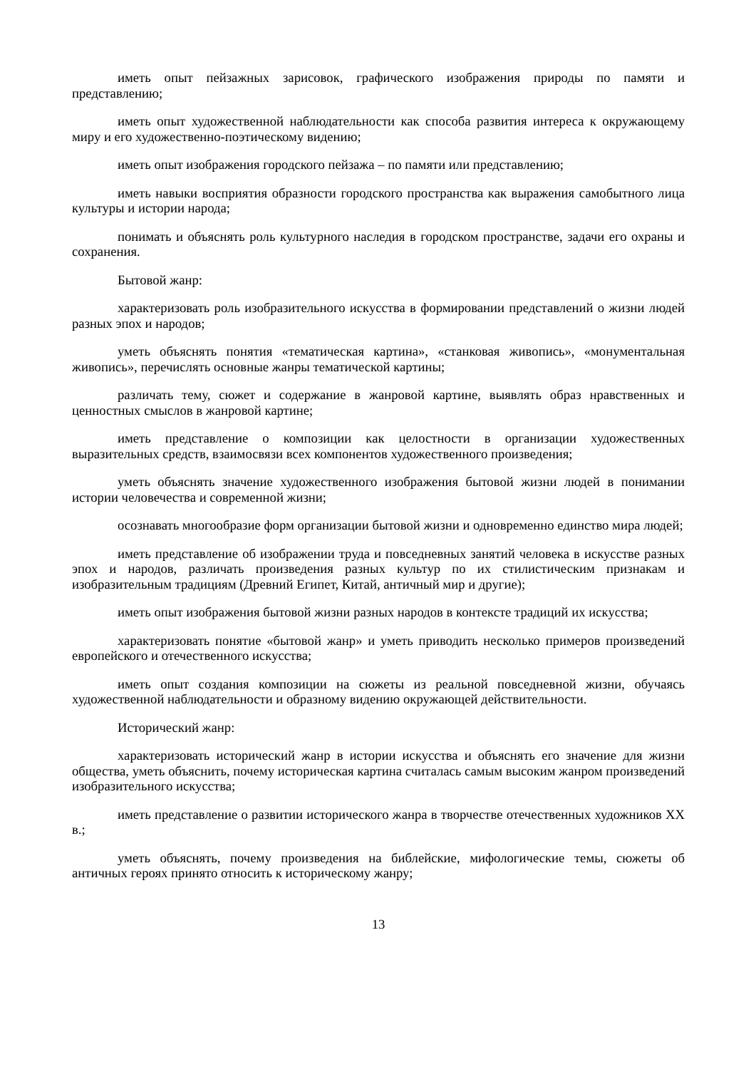иметь опыт пейзажных зарисовок, графического изображения природы по памяти и представлению;
иметь опыт художественной наблюдательности как способа развития интереса к окружающему миру и его художественно-поэтическому видению;
иметь опыт изображения городского пейзажа – по памяти или представлению;
иметь навыки восприятия образности городского пространства как выражения самобытного лица культуры и истории народа;
понимать и объяснять роль культурного наследия в городском пространстве, задачи его охраны и сохранения.
Бытовой жанр:
характеризовать роль изобразительного искусства в формировании представлений о жизни людей разных эпох и народов;
уметь объяснять понятия «тематическая картина», «станковая живопись», «монументальная живопись», перечислять основные жанры тематической картины;
различать тему, сюжет и содержание в жанровой картине, выявлять образ нравственных и ценностных смыслов в жанровой картине;
иметь представление о композиции как целостности в организации художественных выразительных средств, взаимосвязи всех компонентов художественного произведения;
уметь объяснять значение художественного изображения бытовой жизни людей в понимании истории человечества и современной жизни;
осознавать многообразие форм организации бытовой жизни и одновременно единство мира людей;
иметь представление об изображении труда и повседневных занятий человека в искусстве разных эпох и народов, различать произведения разных культур по их стилистическим признакам и изобразительным традициям (Древний Египет, Китай, античный мир и другие);
иметь опыт изображения бытовой жизни разных народов в контексте традиций их искусства;
характеризовать понятие «бытовой жанр» и уметь приводить несколько примеров произведений европейского и отечественного искусства;
иметь опыт создания композиции на сюжеты из реальной повседневной жизни, обучаясь художественной наблюдательности и образному видению окружающей действительности.
Исторический жанр:
характеризовать исторический жанр в истории искусства и объяснять его значение для жизни общества, уметь объяснить, почему историческая картина считалась самым высоким жанром произведений изобразительного искусства;
иметь представление о развитии исторического жанра в творчестве отечественных художников XX в.;
уметь объяснять, почему произведения на библейские, мифологические темы, сюжеты об античных героях принято относить к историческому жанру;
13